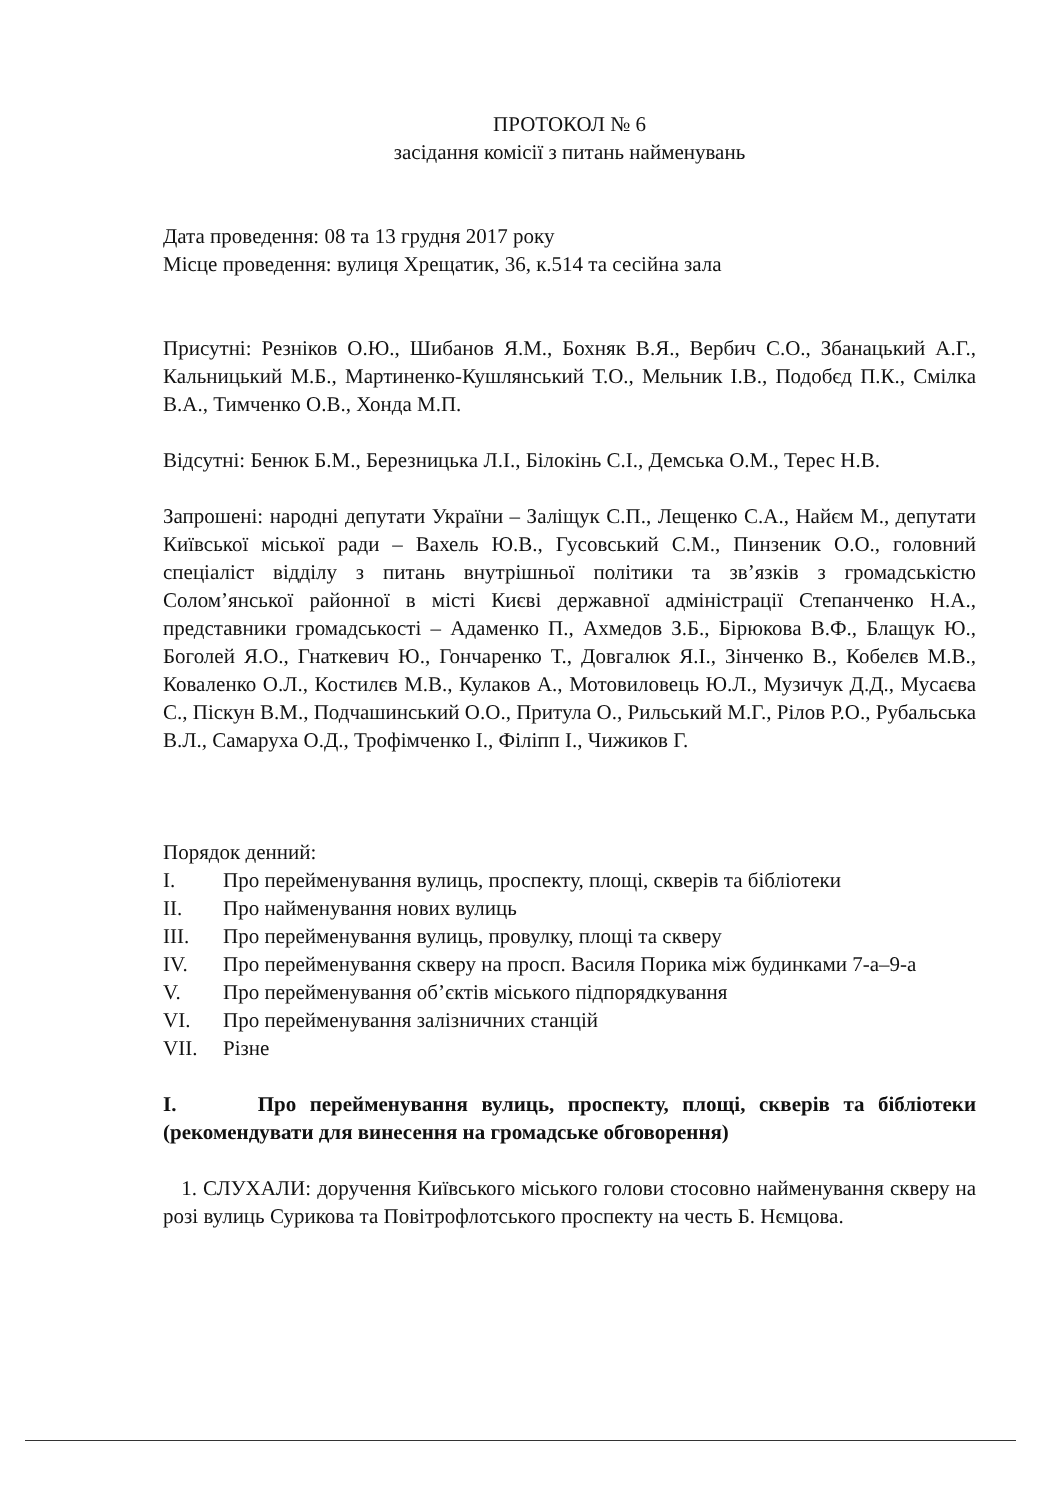ПРОТОКОЛ № 6
засідання комісії з питань найменувань
Дата проведення: 08 та 13 грудня 2017 року
Місце проведення: вулиця Хрещатик, 36, к.514 та сесійна зала
Присутні: Резніков О.Ю., Шибанов Я.М., Бохняк В.Я., Вербич С.О., Збанацький А.Г., Кальницький М.Б., Мартиненко-Кушлянський Т.О., Мельник І.В., Подобєд П.К., Смілка В.А., Тимченко О.В., Хонда М.П.
Відсутні: Бенюк Б.М., Березницька Л.І., Білокінь С.І., Демська О.М., Терес Н.В.
Запрошені: народні депутати України – Заліщук С.П., Лещенко С.А., Найєм М., депутати Київської міської ради – Вахель Ю.В., Гусовський С.М., Пинзеник О.О., головний спеціаліст відділу з питань внутрішньої політики та зв’язків з громадськістю Солом’янської районної в місті Києві державної адміністрації Степанченко Н.А., представники громадськості – Адаменко П., Ахмедов З.Б., Бірюкова В.Ф., Блащук Ю., Боголей Я.О., Гнаткевич Ю., Гончаренко Т., Довгалюк Я.І., Зінченко В., Кобелєв М.В., Коваленко О.Л., Костилєв М.В., Кулаков А., Мотовиловець Ю.Л., Музичук Д.Д., Мусаєва С., Піскун В.М., Подчашинський О.О., Притула О., Рильський М.Г., Рілов Р.О., Рубальська В.Л., Самаруха О.Д., Трофімченко І., Філіпп І., Чижиков Г.
Порядок денний:
I. Про перейменування вулиць, проспекту, площі, скверів та бібліотеки
II. Про найменування нових вулиць
III. Про перейменування вулиць, провулку, площі та скверу
IV. Про перейменування скверу на просп. Василя Порика між будинками 7-а–9-а
V. Про перейменування об’єктів міського підпорядкування
VI. Про перейменування залізничних станцій
VII. Різне
I. Про перейменування вулиць, проспекту, площі, скверів та бібліотеки (рекомендувати для винесення на громадське обговорення)
1. СЛУХАЛИ: доручення Київського міського голови стосовно найменування скверу на розі вулиць Сурикова та Повітрофлотського проспекту на честь Б. Нємцова.